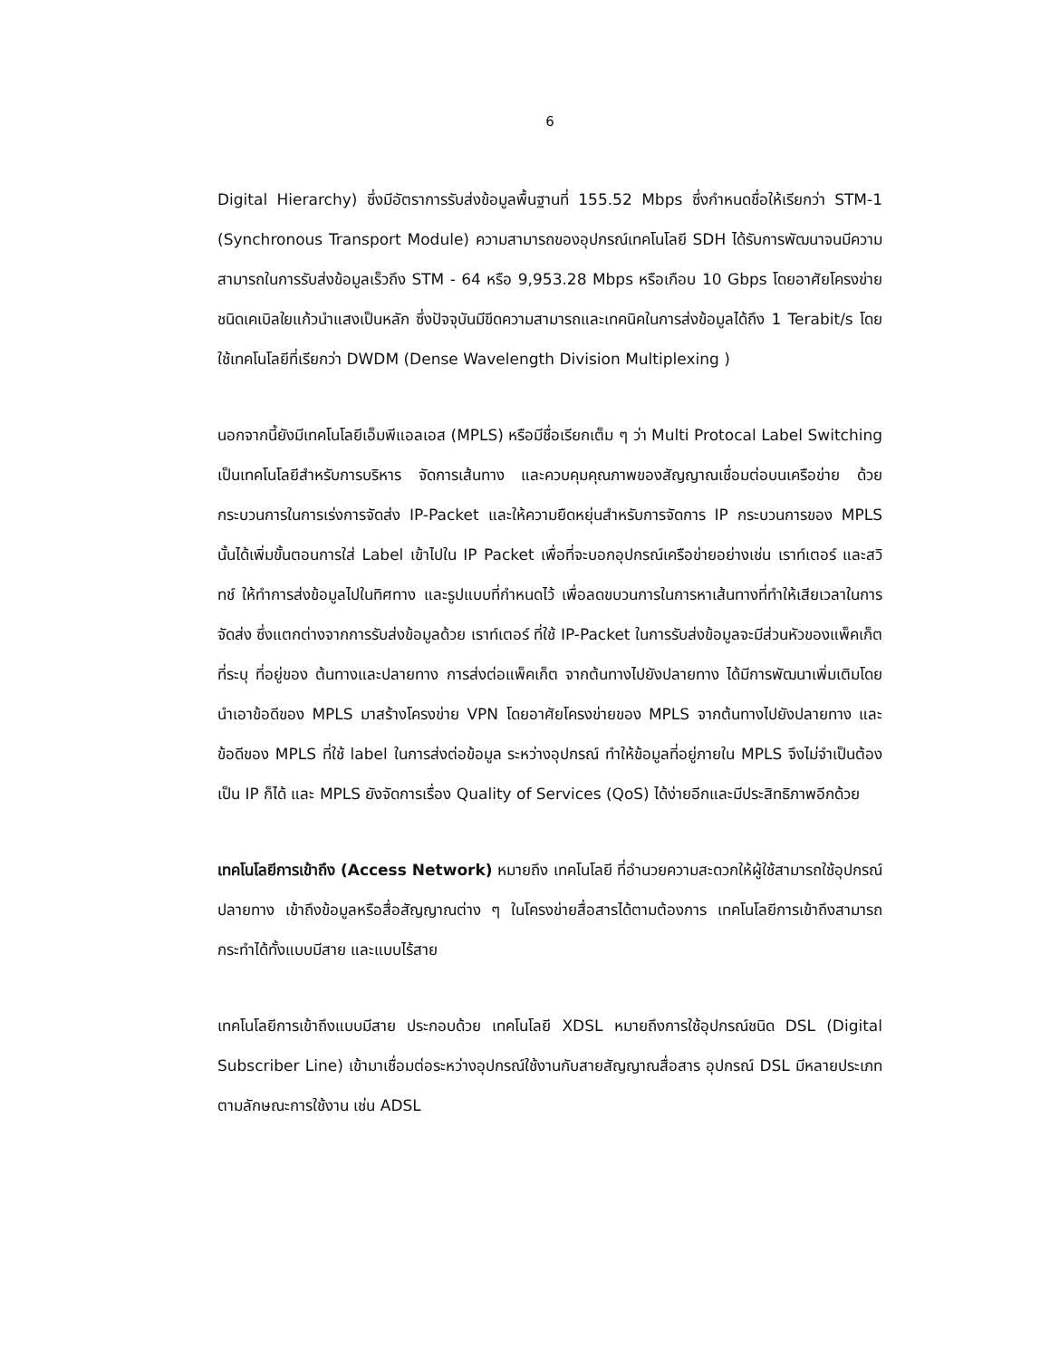6
Digital Hierarchy) ซึ่งมีอัตราการรับส่งข้อมูลพื้นฐานที่ 155.52 Mbps ซึ่งกำหนดชื่อให้เรียกว่า STM-1 (Synchronous Transport Module) ความสามารถของอุปกรณ์เทคโนโลยี SDH ได้รับการพัฒนาจนมีความสามารถในการรับส่งข้อมูลเร็วถึง STM - 64 หรือ 9,953.28 Mbps หรือเกือบ 10 Gbps โดยอาศัยโครงข่ายชนิดเคเบิลใยแก้วนำแสงเป็นหลัก ซึ่งปัจจุบันมีขีดความสามารถและเทคนิคในการส่งข้อมูลได้ถึง 1 Terabit/s โดยใช้เทคโนโลยีที่เรียกว่า DWDM (Dense Wavelength Division Multiplexing )
นอกจากนี้ยังมีเทคโนโลยีเอ็มพีแอลเอส (MPLS) หรือมีชื่อเรียกเต็ม ๆ ว่า Multi Protocal Label Switching เป็นเทคโนโลยีสำหรับการบริหาร จัดการเส้นทาง และควบคุมคุณภาพของสัญญาณเชื่อมต่อบนเครือข่าย ด้วยกระบวนการในการเร่งการจัดส่ง IP-Packet และให้ความยืดหยุ่นสำหรับการจัดการ IP กระบวนการของ MPLS นั้นได้เพิ่มขั้นตอนการใส่ Label เข้าไปใน IP Packet เพื่อที่จะบอกอุปกรณ์เครือข่ายอย่างเช่น เราท์เตอร์ และสวิทช์ ให้ทำการส่งข้อมูลไปในทิศทาง และรูปแบบที่กำหนดไว้ เพื่อลดขบวนการในการหาเส้นทางที่ทำให้เสียเวลาในการจัดส่ง ซึ่งแตกต่างจากการรับส่งข้อมูลด้วย เราท์เตอร์ ที่ใช้ IP-Packet ในการรับส่งข้อมูลจะมีส่วนหัวของแพ็คเก็ต ที่ระบุ ที่อยู่ของ ต้นทางและปลายทาง การส่งต่อแพ็คเก็ต จากต้นทางไปยังปลายทาง ได้มีการพัฒนาเพิ่มเติมโดยนำเอาข้อดีของ MPLS มาสร้างโครงข่าย VPN โดยอาศัยโครงข่ายของ MPLS จากต้นทางไปยังปลายทาง และข้อดีของ MPLS ที่ใช้ label ในการส่งต่อข้อมูล ระหว่างอุปกรณ์ ทำให้ข้อมูลที่อยู่ภายใน MPLS จึงไม่จำเป็นต้องเป็น IP ก็ได้ และ MPLS ยังจัดการเรื่อง Quality of Services (QoS) ได้ง่ายอีกและมีประสิทธิภาพอีกด้วย
เทคโนโลยีการเข้าถึง (Access Network) หมายถึง เทคโนโลยี ที่อำนวยความสะดวกให้ผู้ใช้สามารถใช้อุปกรณ์ปลายทาง เข้าถึงข้อมูลหรือสื่อสัญญาณต่าง ๆ ในโครงข่ายสื่อสารได้ตามต้องการ เทคโนโลยีการเข้าถึงสามารถกระทำได้ทั้งแบบมีสาย และแบบไร้สาย
เทคโนโลยีการเข้าถึงแบบมีสาย ประกอบด้วย เทคโนโลยี XDSL หมายถึงการใช้อุปกรณ์ชนิด DSL (Digital Subscriber Line) เข้ามาเชื่อมต่อระหว่างอุปกรณ์ใช้งานกับสายสัญญาณสื่อสาร อุปกรณ์ DSL มีหลายประเภท ตามลักษณะการใช้งาน เช่น ADSL